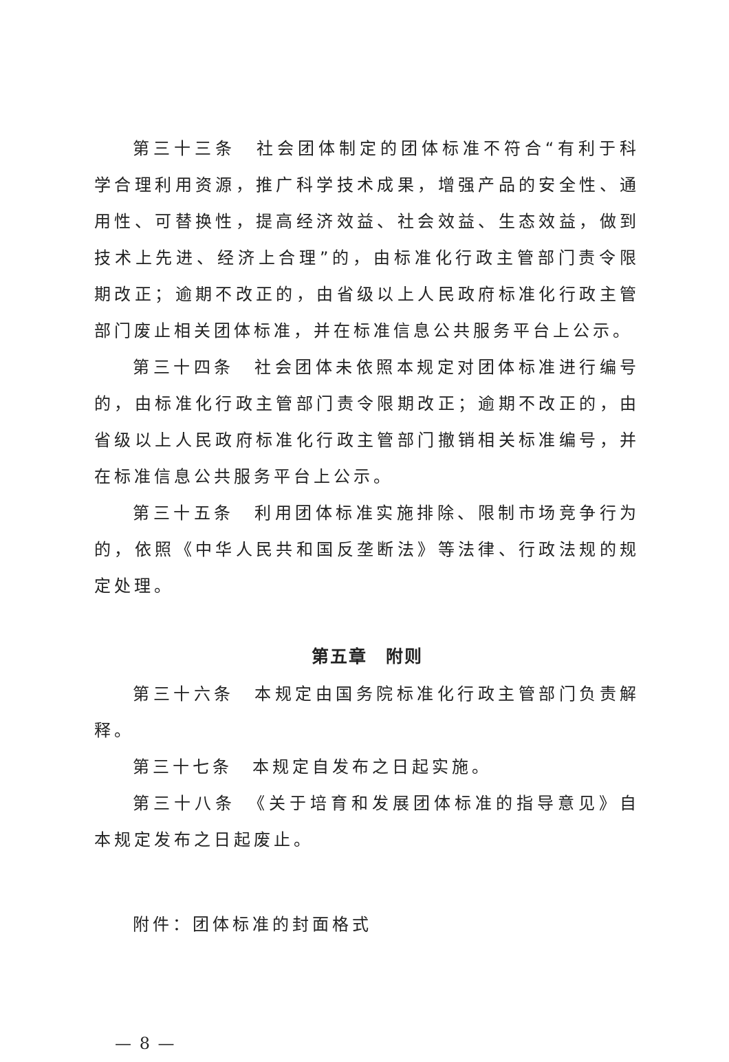第三十三条　社会团体制定的团体标准不符合“有利于科学合理利用资源，推广科学技术成果，增强产品的安全性、通用性、可替换性，提高经济效益、社会效益、生态效益，做到技术上先进、经济上合理”的，由标准化行政主管部门责令限期改正；逾期不改正的，由省级以上人民政府标准化行政主管部门废止相关团体标准，并在标准信息公共服务平台上公示。
第三十四条　社会团体未依照本规定对团体标准进行编号的，由标准化行政主管部门责令限期改正；逾期不改正的，由省级以上人民政府标准化行政主管部门撤销相关标准编号，并在标准信息公共服务平台上公示。
第三十五条　利用团体标准实施排除、限制市场竞争行为的，依照《中华人民共和国反垄断法》等法律、行政法规的规定处理。
第五章　附则
第三十六条　本规定由国务院标准化行政主管部门负责解释。
第三十七条　本规定自发布之日起实施。
第三十八条　《关于培育和发展团体标准的指导意见》自本规定发布之日起废止。
附件：团体标准的封面格式
— 8 —